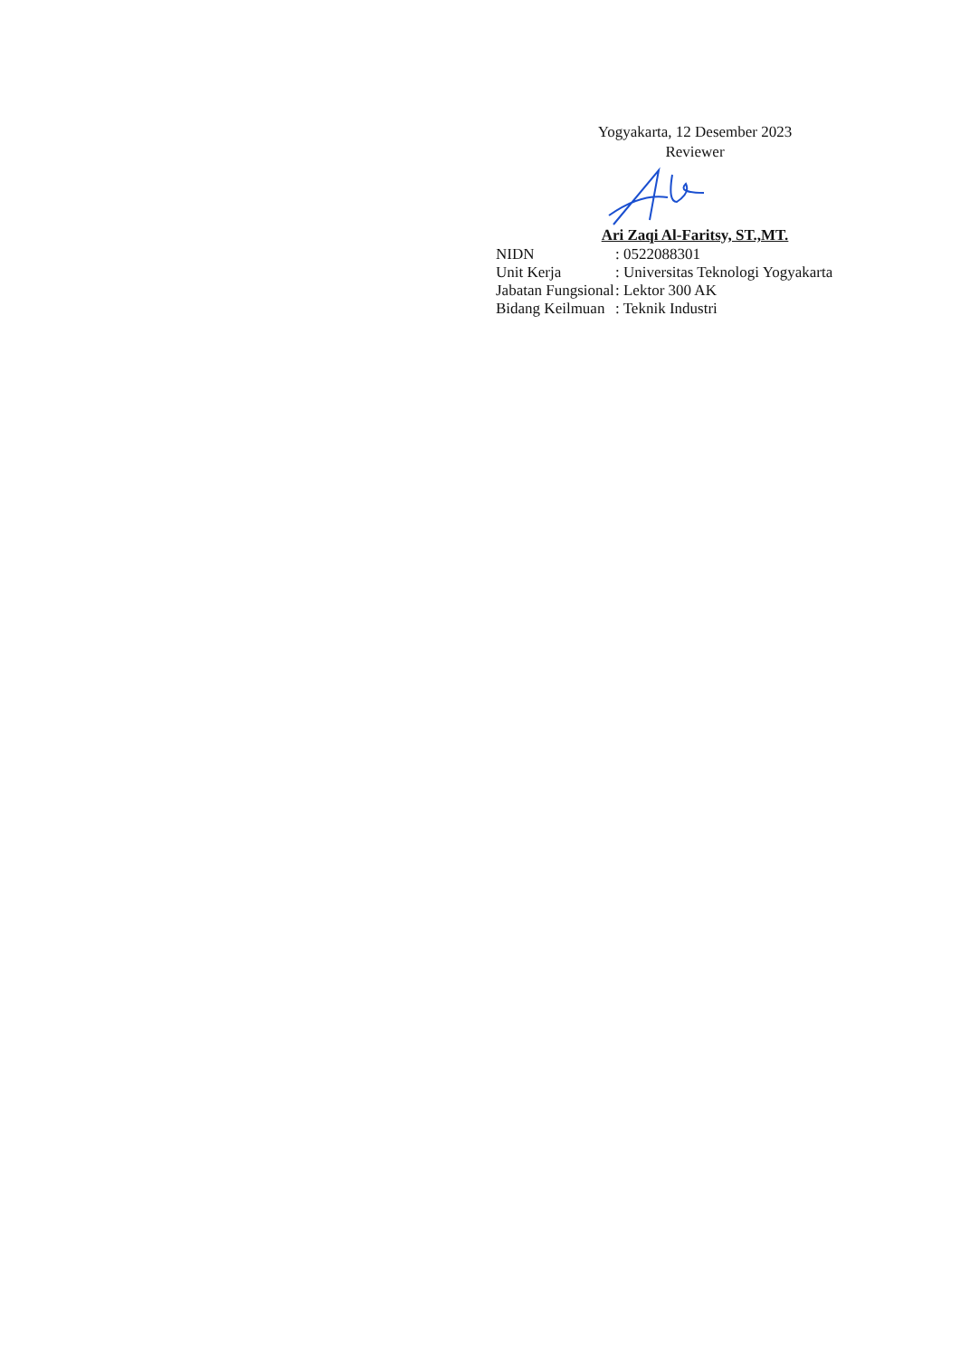Yogyakarta, 12 Desember 2023
Reviewer
Ari Zaqi Al-Faritsy, ST.,MT.
| NIDN | : 0522088301 |
| Unit Kerja | : Universitas Teknologi Yogyakarta |
| Jabatan Fungsional | : Lektor 300 AK |
| Bidang Keilmuan | : Teknik Industri |